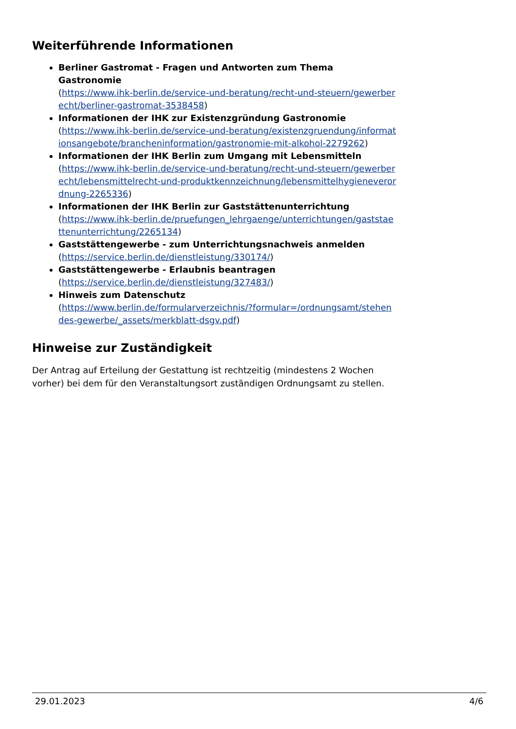Weiterführende Informationen
Berliner Gastromat - Fragen und Antworten zum Thema Gastronomie
(https://www.ihk-berlin.de/service-und-beratung/recht-und-steuern/gewerberecht/berliner-gastromat-3538458)
Informationen der IHK zur Existenzgründung Gastronomie
(https://www.ihk-berlin.de/service-und-beratung/existenzgruendung/informationsangebote/brancheninformation/gastronomie-mit-alkohol-2279262)
Informationen der IHK Berlin zum Umgang mit Lebensmitteln
(https://www.ihk-berlin.de/service-und-beratung/recht-und-steuern/gewerberecht/lebensmittelrecht-und-produktkennzeichnung/lebensmittelhygieneverordnung-2265336)
Informationen der IHK Berlin zur Gaststättenunterrichtung
(https://www.ihk-berlin.de/pruefungen_lehrgaenge/unterrichtungen/gaststaettenunterrichtung/2265134)
Gaststättengewerbe - zum Unterrichtungsnachweis anmelden
(https://service.berlin.de/dienstleistung/330174/)
Gaststättengewerbe - Erlaubnis beantragen
(https://service.berlin.de/dienstleistung/327483/)
Hinweis zum Datenschutz
(https://www.berlin.de/formularverzeichnis/?formular=/ordnungsamt/stehendes-gewerbe/_assets/merkblatt-dsgv.pdf)
Hinweise zur Zuständigkeit
Der Antrag auf Erteilung der Gestattung ist rechtzeitig (mindestens 2 Wochen vorher) bei dem für den Veranstaltungsort zuständigen Ordnungsamt zu stellen.
29.01.2023 4/6